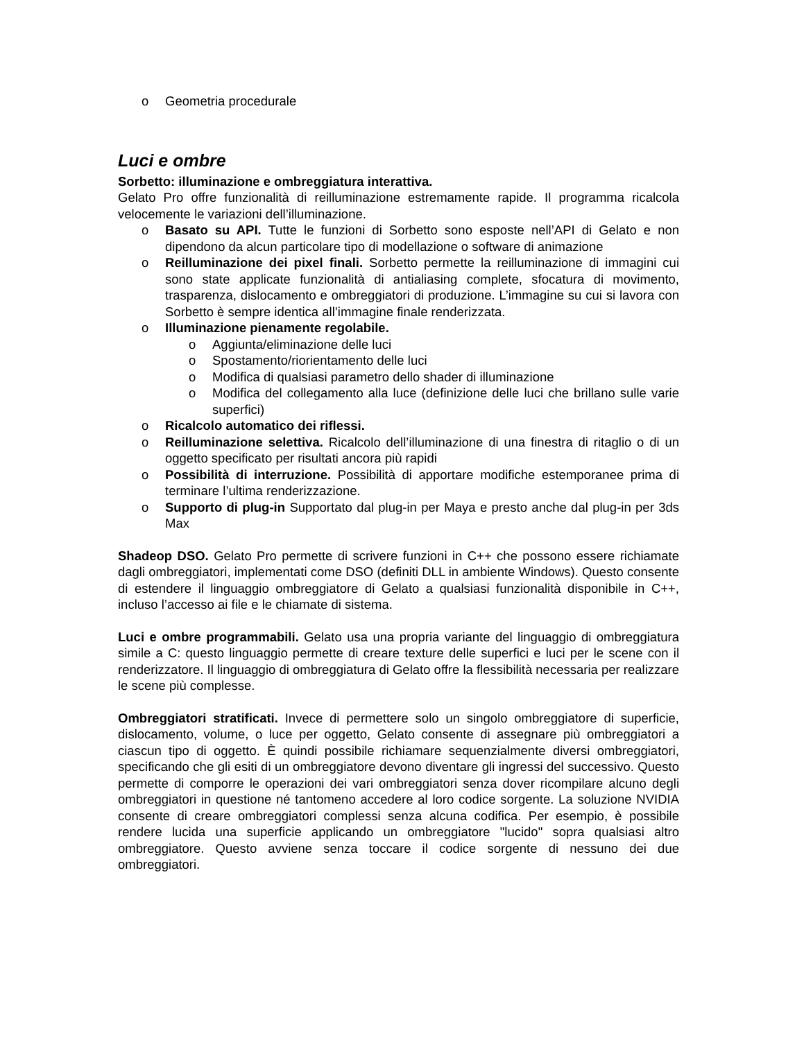o Geometria procedurale
Luci e ombre
Sorbetto: illuminazione e ombreggiatura interattiva.
Gelato Pro offre funzionalità di reilluminazione estremamente rapide. Il programma ricalcola velocemente le variazioni dell’illuminazione.
o Basato su API. Tutte le funzioni di Sorbetto sono esposte nell’API di Gelato e non dipendono da alcun particolare tipo di modellazione o software di animazione
o Reilluminazione dei pixel finali. Sorbetto permette la reilluminazione di immagini cui sono state applicate funzionalità di antialiasing complete, sfocatura di movimento, trasparenza, dislocamento e ombreggiatori di produzione. L’immagine su cui si lavora con Sorbetto è sempre identica all’immagine finale renderizzata.
o Illuminazione pienamente regolabile.
o Aggiunta/eliminazione delle luci
o Spostamento/riorientamento delle luci
o Modifica di qualsiasi parametro dello shader di illuminazione
o Modifica del collegamento alla luce (definizione delle luci che brillano sulle varie superfici)
o Ricalcolo automatico dei riflessi.
o Reilluminazione selettiva. Ricalcolo dell’illuminazione di una finestra di ritaglio o di un oggetto specificato per risultati ancora più rapidi
o Possibilità di interruzione. Possibilità di apportare modifiche estemporanee prima di terminare l’ultima renderizzazione.
o Supporto di plug-in Supportato dal plug-in per Maya e presto anche dal plug-in per 3ds Max
Shadeop DSO. Gelato Pro permette di scrivere funzioni in C++ che possono essere richiamate dagli ombreggiatori, implementati come DSO (definiti DLL in ambiente Windows). Questo consente di estendere il linguaggio ombreggiatore di Gelato a qualsiasi funzionalità disponibile in C++, incluso l’accesso ai file e le chiamate di sistema.
Luci e ombre programmabili. Gelato usa una propria variante del linguaggio di ombreggiatura simile a C: questo linguaggio permette di creare texture delle superfici e luci per le scene con il renderizzatore. Il linguaggio di ombreggiatura di Gelato offre la flessibilità necessaria per realizzare le scene più complesse.
Ombreggiatori stratificati. Invece di permettere solo un singolo ombreggiatore di superficie, dislocamento, volume, o luce per oggetto, Gelato consente di assegnare più ombreggiatori a ciascun tipo di oggetto. È quindi possibile richiamare sequenzialmente diversi ombreggiatori, specificando che gli esiti di un ombreggiatore devono diventare gli ingressi del successivo. Questo permette di comporre le operazioni dei vari ombreggiatori senza dover ricompilare alcuno degli ombreggiatori in questione né tantomeno accedere al loro codice sorgente. La soluzione NVIDIA consente di creare ombreggiatori complessi senza alcuna codifica. Per esempio, è possibile rendere lucida una superficie applicando un ombreggiatore "lucido" sopra qualsiasi altro ombreggiatore. Questo avviene senza toccare il codice sorgente di nessuno dei due ombreggiatori.